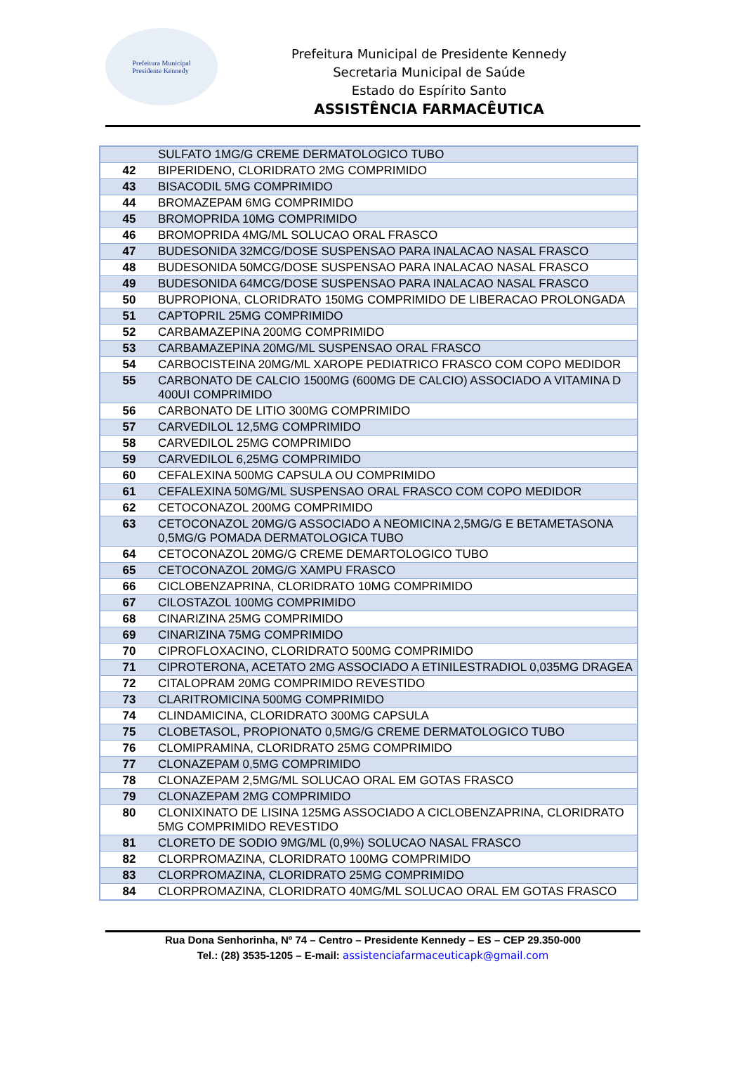Prefeitura Municipal
Presidente Kennedy
Prefeitura Municipal de Presidente Kennedy
Secretaria Municipal de Saúde
Estado do Espírito Santo
ASSISTÊNCIA FARMACÊUTICA
| | SULFATO 1MG/G CREME DERMATOLOGICO TUBO |
| 42 | BIPERIDENO, CLORIDRATO 2MG COMPRIMIDO |
| 43 | BISACODIL 5MG COMPRIMIDO |
| 44 | BROMAZEPAM 6MG COMPRIMIDO |
| 45 | BROMOPRIDA 10MG COMPRIMIDO |
| 46 | BROMOPRIDA 4MG/ML SOLUCAO ORAL FRASCO |
| 47 | BUDESONIDA 32MCG/DOSE SUSPENSAO PARA INALACAO NASAL FRASCO |
| 48 | BUDESONIDA 50MCG/DOSE SUSPENSAO PARA INALACAO NASAL FRASCO |
| 49 | BUDESONIDA 64MCG/DOSE SUSPENSAO PARA INALACAO NASAL FRASCO |
| 50 | BUPROPIONA, CLORIDRATO 150MG COMPRIMIDO DE LIBERACAO PROLONGADA |
| 51 | CAPTOPRIL 25MG COMPRIMIDO |
| 52 | CARBAMAZEPINA 200MG COMPRIMIDO |
| 53 | CARBAMAZEPINA 20MG/ML SUSPENSAO ORAL FRASCO |
| 54 | CARBOCISTEINA 20MG/ML XAROPE PEDIATRICO FRASCO COM COPO MEDIDOR |
| 55 | CARBONATO DE CALCIO 1500MG (600MG DE CALCIO) ASSOCIADO A VITAMINA D 400UI COMPRIMIDO |
| 56 | CARBONATO DE LITIO 300MG COMPRIMIDO |
| 57 | CARVEDILOL 12,5MG COMPRIMIDO |
| 58 | CARVEDILOL 25MG COMPRIMIDO |
| 59 | CARVEDILOL 6,25MG COMPRIMIDO |
| 60 | CEFALEXINA 500MG CAPSULA OU COMPRIMIDO |
| 61 | CEFALEXINA 50MG/ML SUSPENSAO ORAL FRASCO COM COPO MEDIDOR |
| 62 | CETOCONAZOL 200MG COMPRIMIDO |
| 63 | CETOCONAZOL 20MG/G ASSOCIADO A NEOMICINA 2,5MG/G E BETAMETASONA 0,5MG/G POMADA DERMATOLOGICA TUBO |
| 64 | CETOCONAZOL 20MG/G CREME DEMARTOLOGICO TUBO |
| 65 | CETOCONAZOL 20MG/G XAMPU FRASCO |
| 66 | CICLOBENZAPRINA, CLORIDRATO 10MG COMPRIMIDO |
| 67 | CILOSTAZOL 100MG COMPRIMIDO |
| 68 | CINARIZINA 25MG COMPRIMIDO |
| 69 | CINARIZINA 75MG COMPRIMIDO |
| 70 | CIPROFLOXACINO, CLORIDRATO 500MG COMPRIMIDO |
| 71 | CIPROTERONA, ACETATO 2MG ASSOCIADO A ETINILESTRADIOL 0,035MG DRAGEA |
| 72 | CITALOPRAM 20MG COMPRIMIDO REVESTIDO |
| 73 | CLARITROMICINA 500MG COMPRIMIDO |
| 74 | CLINDAMICINA, CLORIDRATO 300MG CAPSULA |
| 75 | CLOBETASOL, PROPIONATO 0,5MG/G CREME DERMATOLOGICO TUBO |
| 76 | CLOMIPRAMINA, CLORIDRATO 25MG COMPRIMIDO |
| 77 | CLONAZEPAM 0,5MG COMPRIMIDO |
| 78 | CLONAZEPAM 2,5MG/ML SOLUCAO ORAL EM GOTAS FRASCO |
| 79 | CLONAZEPAM 2MG COMPRIMIDO |
| 80 | CLONIXINATO DE LISINA 125MG ASSOCIADO A CICLOBENZAPRINA, CLORIDRATO 5MG COMPRIMIDO REVESTIDO |
| 81 | CLORETO DE SODIO 9MG/ML (0,9%) SOLUCAO NASAL FRASCO |
| 82 | CLORPROMAZINA, CLORIDRATO 100MG COMPRIMIDO |
| 83 | CLORPROMAZINA, CLORIDRATO 25MG COMPRIMIDO |
| 84 | CLORPROMAZINA, CLORIDRATO 40MG/ML SOLUCAO ORAL EM GOTAS FRASCO |
Rua Dona Senhorinha, Nº 74 – Centro – Presidente Kennedy – ES – CEP 29.350-000
Tel.: (28) 3535-1205 – E-mail: assistenciafarmaceuticapk@gmail.com